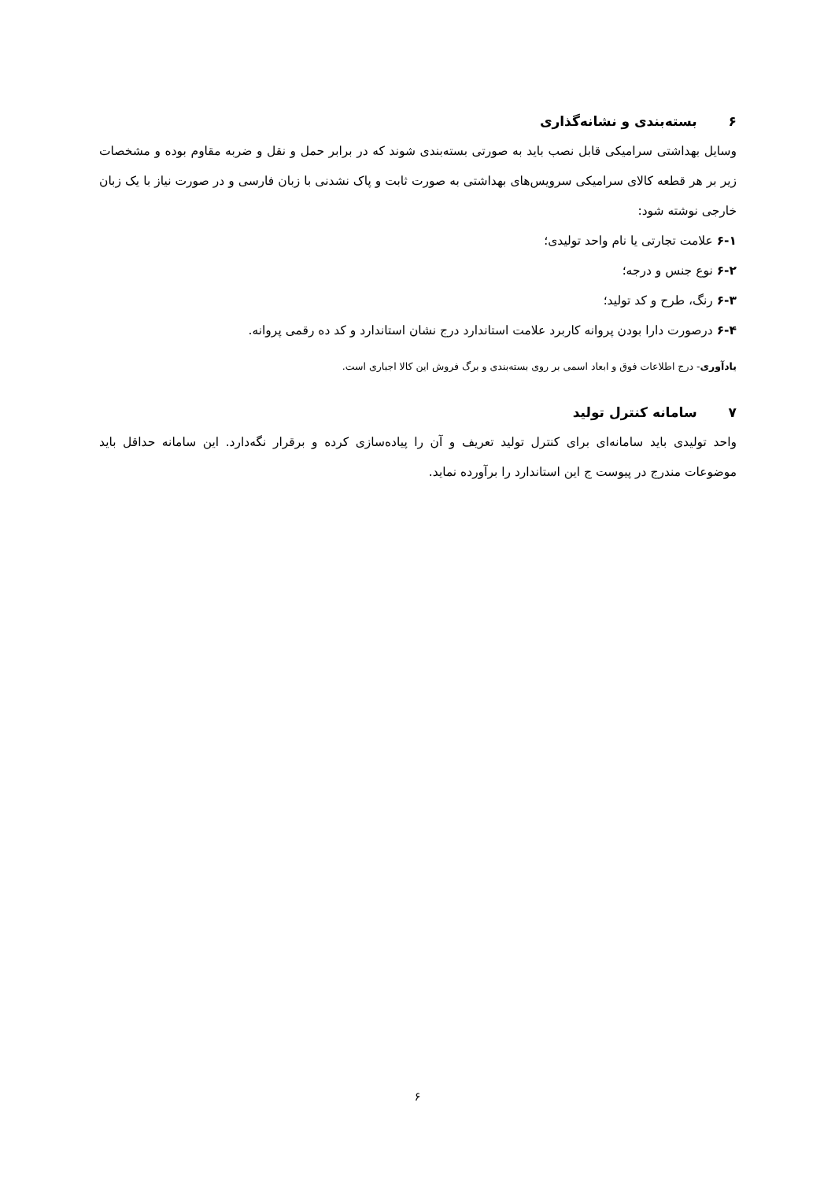۶بسته‌بندی و نشانه‌گذاری
وسایل بهداشتی سرامیکی قابل نصب باید به صورتی بسته‌بندی شوند که در برابر حمل و نقل و ضربه مقاوم بوده و مشخصات زیر بر هر قطعه کالای سرامیکی سرویس‌های بهداشتی به صورت ثابت و پاک نشدنی با زبان فارسی و در صورت نیاز با یک زبان خارجی نوشته شود:
۶-۱ علامت تجارتی یا نام واحد تولیدی؛
۶-۲ نوع جنس و درجه؛
۶-۳ رنگ، طرح و کد تولید؛
۶-۴ درصورت دارا بودن پروانه کاربرد علامت استاندارد درج نشان استاندارد و کد ده رقمی پروانه.
یادآوری- درج اطلاعات فوق و ابعاد اسمی بر روی بسته‌بندی و برگ فروش این کالا اجباری است.
۷سامانه کنترل تولید
واحد تولیدی باید سامانه‌ای برای کنترل تولید تعریف و آن را پیاده‌سازی کرده و برقرار نگه‌دارد. این سامانه حداقل باید موضوعات مندرج در پیوست ج این استاندارد را برآورده نماید.
۶